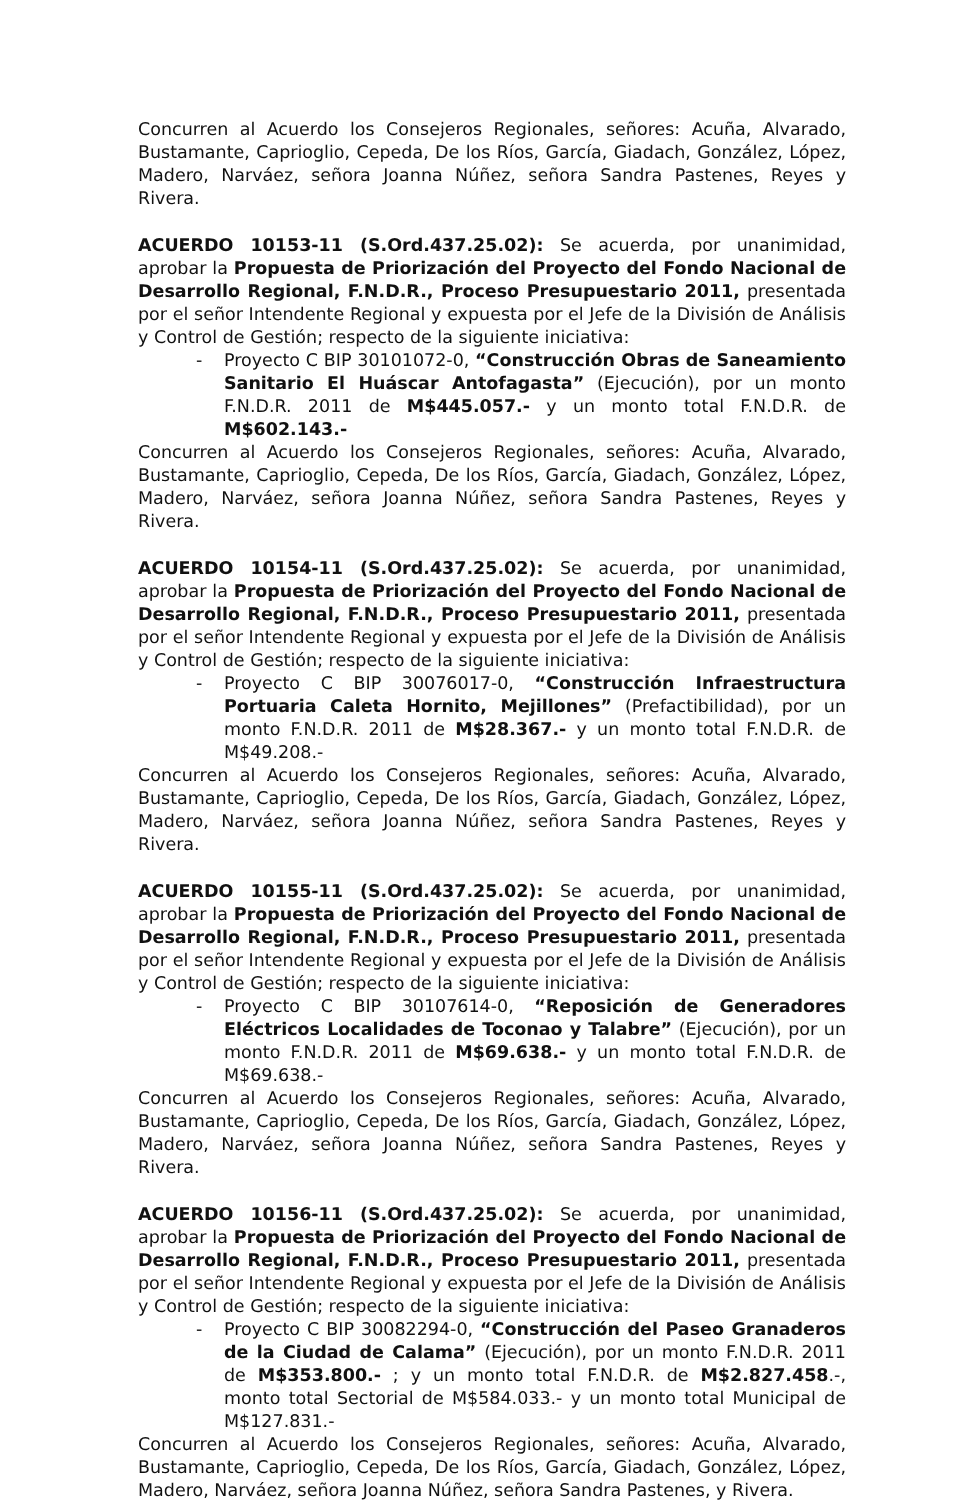Concurren al Acuerdo los Consejeros Regionales, señores: Acuña, Alvarado, Bustamante, Caprioglio, Cepeda, De los Ríos, García, Giadach, González, López, Madero, Narváez, señora Joanna Núñez, señora Sandra Pastenes, Reyes y Rivera.
ACUERDO 10153-11 (S.Ord.437.25.02): Se acuerda, por unanimidad, aprobar la Propuesta de Priorización del Proyecto del Fondo Nacional de Desarrollo Regional, F.N.D.R., Proceso Presupuestario 2011, presentada por el señor Intendente Regional y expuesta por el Jefe de la División de Análisis y Control de Gestión; respecto de la siguiente iniciativa:
- Proyecto C BIP 30101072-0, “Construcción Obras de Saneamiento Sanitario El Huáscar Antofagasta” (Ejecución), por un monto F.N.D.R. 2011 de M$445.057.- y un monto total F.N.D.R. de M$602.143.-
Concurren al Acuerdo los Consejeros Regionales, señores: Acuña, Alvarado, Bustamante, Caprioglio, Cepeda, De los Ríos, García, Giadach, González, López, Madero, Narváez, señora Joanna Núñez, señora Sandra Pastenes, Reyes y Rivera.
ACUERDO 10154-11 (S.Ord.437.25.02): Se acuerda, por unanimidad, aprobar la Propuesta de Priorización del Proyecto del Fondo Nacional de Desarrollo Regional, F.N.D.R., Proceso Presupuestario 2011, presentada por el señor Intendente Regional y expuesta por el Jefe de la División de Análisis y Control de Gestión; respecto de la siguiente iniciativa:
- Proyecto C BIP 30076017-0, “Construcción Infraestructura Portuaria Caleta Hornito, Mejillones” (Prefactibilidad), por un monto F.N.D.R. 2011 de M$28.367.- y un monto total F.N.D.R. de M$49.208.-
Concurren al Acuerdo los Consejeros Regionales, señores: Acuña, Alvarado, Bustamante, Caprioglio, Cepeda, De los Ríos, García, Giadach, González, López, Madero, Narváez, señora Joanna Núñez, señora Sandra Pastenes, Reyes y Rivera.
ACUERDO 10155-11 (S.Ord.437.25.02): Se acuerda, por unanimidad, aprobar la Propuesta de Priorización del Proyecto del Fondo Nacional de Desarrollo Regional, F.N.D.R., Proceso Presupuestario 2011, presentada por el señor Intendente Regional y expuesta por el Jefe de la División de Análisis y Control de Gestión; respecto de la siguiente iniciativa:
- Proyecto C BIP 30107614-0, “Reposición de Generadores Eléctricos Localidades de Toconao y Talabre” (Ejecución), por un monto F.N.D.R. 2011 de M$69.638.- y un monto total F.N.D.R. de M$69.638.-
Concurren al Acuerdo los Consejeros Regionales, señores: Acuña, Alvarado, Bustamante, Caprioglio, Cepeda, De los Ríos, García, Giadach, González, López, Madero, Narváez, señora Joanna Núñez, señora Sandra Pastenes, Reyes y Rivera.
ACUERDO 10156-11 (S.Ord.437.25.02): Se acuerda, por unanimidad, aprobar la Propuesta de Priorización del Proyecto del Fondo Nacional de Desarrollo Regional, F.N.D.R., Proceso Presupuestario 2011, presentada por el señor Intendente Regional y expuesta por el Jefe de la División de Análisis y Control de Gestión; respecto de la siguiente iniciativa:
- Proyecto C BIP 30082294-0, “Construcción del Paseo Granaderos de la Ciudad de Calama” (Ejecución), por un monto F.N.D.R. 2011 de M$353.800.- ; y un monto total F.N.D.R. de M$2.827.458.-, monto total Sectorial de M$584.033.- y un monto total Municipal de M$127.831.-
Concurren al Acuerdo los Consejeros Regionales, señores: Acuña, Alvarado, Bustamante, Caprioglio, Cepeda, De los Ríos, García, Giadach, González, López, Madero, Narváez, señora Joanna Núñez, señora Sandra Pastenes, y Rivera.